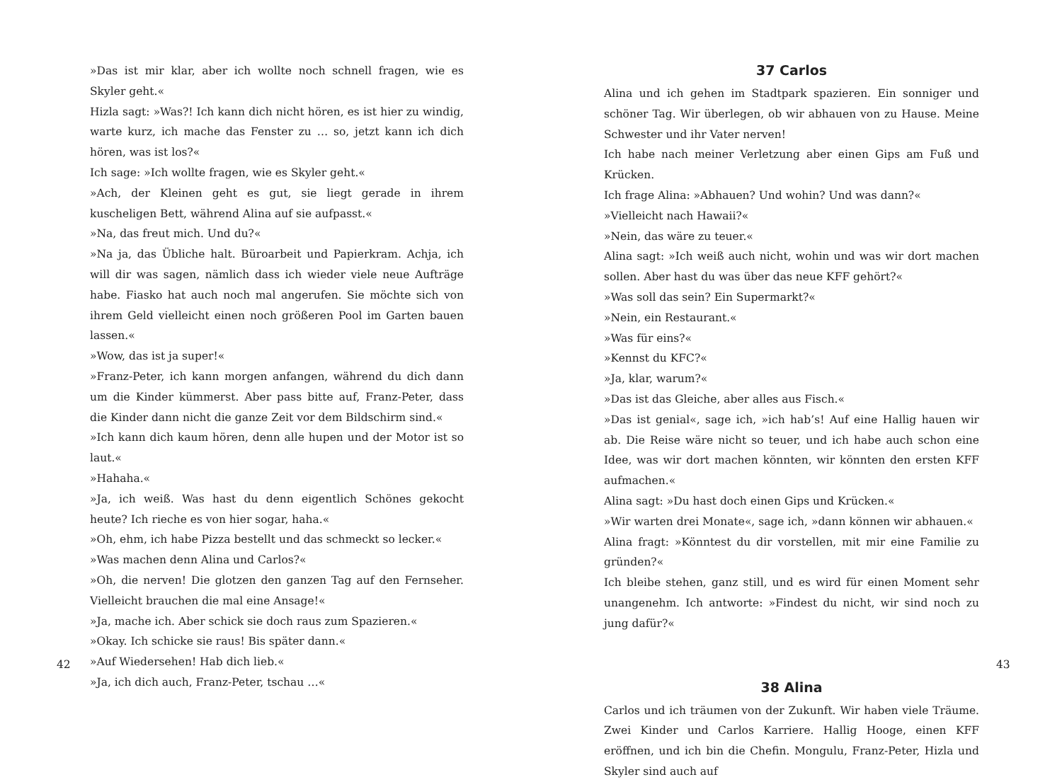»Das ist mir klar, aber ich wollte noch schnell fragen, wie es Skyler geht.«
Hizla sagt: »Was?! Ich kann dich nicht hören, es ist hier zu windig, warte kurz, ich mache das Fenster zu … so, jetzt kann ich dich hören, was ist los?«
Ich sage: »Ich wollte fragen, wie es Skyler geht.«
»Ach, der Kleinen geht es gut, sie liegt gerade in ihrem kuscheligen Bett, während Alina auf sie aufpasst.«
»Na, das freut mich. Und du?«
»Na ja, das Übliche halt. Büroarbeit und Papierkram. Achja, ich will dir was sagen, nämlich dass ich wieder viele neue Aufträge habe. Fiasko hat auch noch mal angerufen. Sie möchte sich von ihrem Geld vielleicht einen noch größeren Pool im Garten bauen lassen.«
»Wow, das ist ja super!«
»Franz-Peter, ich kann morgen anfangen, während du dich dann um die Kinder kümmerst. Aber pass bitte auf, Franz-Peter, dass die Kinder dann nicht die ganze Zeit vor dem Bildschirm sind.«
»Ich kann dich kaum hören, denn alle hupen und der Motor ist so laut.«
»Hahaha.«
»Ja, ich weiß. Was hast du denn eigentlich Schönes gekocht heute? Ich rieche es von hier sogar, haha.«
»Oh, ehm, ich habe Pizza bestellt und das schmeckt so lecker.«
»Was machen denn Alina und Carlos?«
»Oh, die nerven! Die glotzen den ganzen Tag auf den Fernseher. Vielleicht brauchen die mal eine Ansage!«
»Ja, mache ich. Aber schick sie doch raus zum Spazieren.«
»Okay. Ich schicke sie raus! Bis später dann.«
»Auf Wiedersehen! Hab dich lieb.«
»Ja, ich dich auch, Franz-Peter, tschau …«
42
37 Carlos
Alina und ich gehen im Stadtpark spazieren. Ein sonniger und schöner Tag. Wir überlegen, ob wir abhauen von zu Hause. Meine Schwester und ihr Vater nerven!
Ich habe nach meiner Verletzung aber einen Gips am Fuß und Krücken.
Ich frage Alina: »Abhauen? Und wohin? Und was dann?«
»Vielleicht nach Hawaii?«
»Nein, das wäre zu teuer.«
Alina sagt: »Ich weiß auch nicht, wohin und was wir dort machen sollen. Aber hast du was über das neue KFF gehört?«
»Was soll das sein? Ein Supermarkt?«
»Nein, ein Restaurant.«
»Was für eins?«
»Kennst du KFC?«
»Ja, klar, warum?«
»Das ist das Gleiche, aber alles aus Fisch.«
»Das ist genial«, sage ich, »ich hab’s! Auf eine Hallig hauen wir ab. Die Reise wäre nicht so teuer, und ich habe auch schon eine Idee, was wir dort machen könnten, wir könnten den ersten KFF aufmachen.«
Alina sagt: »Du hast doch einen Gips und Krücken.«
»Wir warten drei Monate«, sage ich, »dann können wir abhauen.«
Alina fragt: »Könntest du dir vorstellen, mit mir eine Familie zu gründen?«
Ich bleibe stehen, ganz still, und es wird für einen Moment sehr unangenehm. Ich antworte: »Findest du nicht, wir sind noch zu jung dafür?«
38 Alina
Carlos und ich träumen von der Zukunft. Wir haben viele Träume. Zwei Kinder und Carlos Karriere. Hallig Hooge, einen KFF eröffnen, und ich bin die Chefin. Mongulu, Franz-Peter, Hizla und Skyler sind auch auf
43